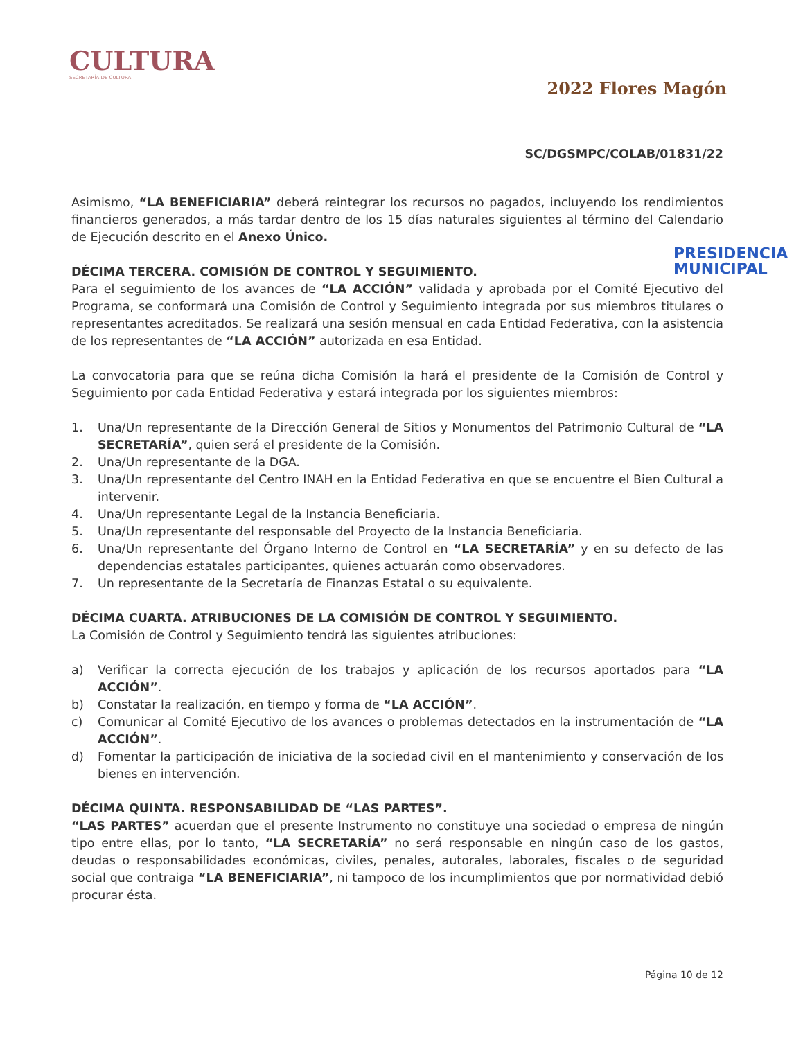CULTURA
SECRETARÍA DE CULTURA
2022 Flores Magón
SC/DGSMPC/COLAB/01831/22
Asimismo, “LA BENEFICIARIA” deberá reintegrar los recursos no pagados, incluyendo los rendimientos financieros generados, a más tardar dentro de los 15 días naturales siguientes al término del Calendario de Ejecución descrito en el Anexo Único.
DÉCIMA TERCERA. COMISIÓN DE CONTROL Y SEGUIMIENTO.
Para el seguimiento de los avances de “LA ACCIÓN” validada y aprobada por el Comité Ejecutivo del Programa, se conformará una Comisión de Control y Seguimiento integrada por sus miembros titulares o representantes acreditados. Se realizará una sesión mensual en cada Entidad Federativa, con la asistencia de los representantes de “LA ACCIÓN” autorizada en esa Entidad.
La convocatoria para que se reúna dicha Comisión la hará el presidente de la Comisión de Control y Seguimiento por cada Entidad Federativa y estará integrada por los siguientes miembros:
1. Una/Un representante de la Dirección General de Sitios y Monumentos del Patrimonio Cultural de “LA SECRETARÍA”, quien será el presidente de la Comisión.
2. Una/Un representante de la DGA.
3. Una/Un representante del Centro INAH en la Entidad Federativa en que se encuentre el Bien Cultural a intervenir.
4. Una/Un representante Legal de la Instancia Beneficiaria.
5. Una/Un representante del responsable del Proyecto de la Instancia Beneficiaria.
6. Una/Un representante del Órgano Interno de Control en “LA SECRETARÍA” y en su defecto de las dependencias estatales participantes, quienes actuarán como observadores.
7. Un representante de la Secretaría de Finanzas Estatal o su equivalente.
DÉCIMA CUARTA. ATRIBUCIONES DE LA COMISIÓN DE CONTROL Y SEGUIMIENTO.
La Comisión de Control y Seguimiento tendrá las siguientes atribuciones:
a) Verificar la correcta ejecución de los trabajos y aplicación de los recursos aportados para “LA ACCIÓN”.
b) Constatar la realización, en tiempo y forma de “LA ACCIÓN”.
c) Comunicar al Comité Ejecutivo de los avances o problemas detectados en la instrumentación de “LA ACCIÓN”.
d) Fomentar la participación de iniciativa de la sociedad civil en el mantenimiento y conservación de los bienes en intervención.
DÉCIMA QUINTA. RESPONSABILIDAD DE “LAS PARTES”.
“LAS PARTES” acuerdan que el presente Instrumento no constituye una sociedad o empresa de ningún tipo entre ellas, por lo tanto, “LA SECRETARÍA” no será responsable en ningún caso de los gastos, deudas o responsabilidades económicas, civiles, penales, autorales, laborales, fiscales o de seguridad social que contraiga “LA BENEFICIARIA”, ni tampoco de los incumplimientos que por normatividad debió procurar ésta.
PRESIDENCIA
MUNICIPAL
Página 10 de 12